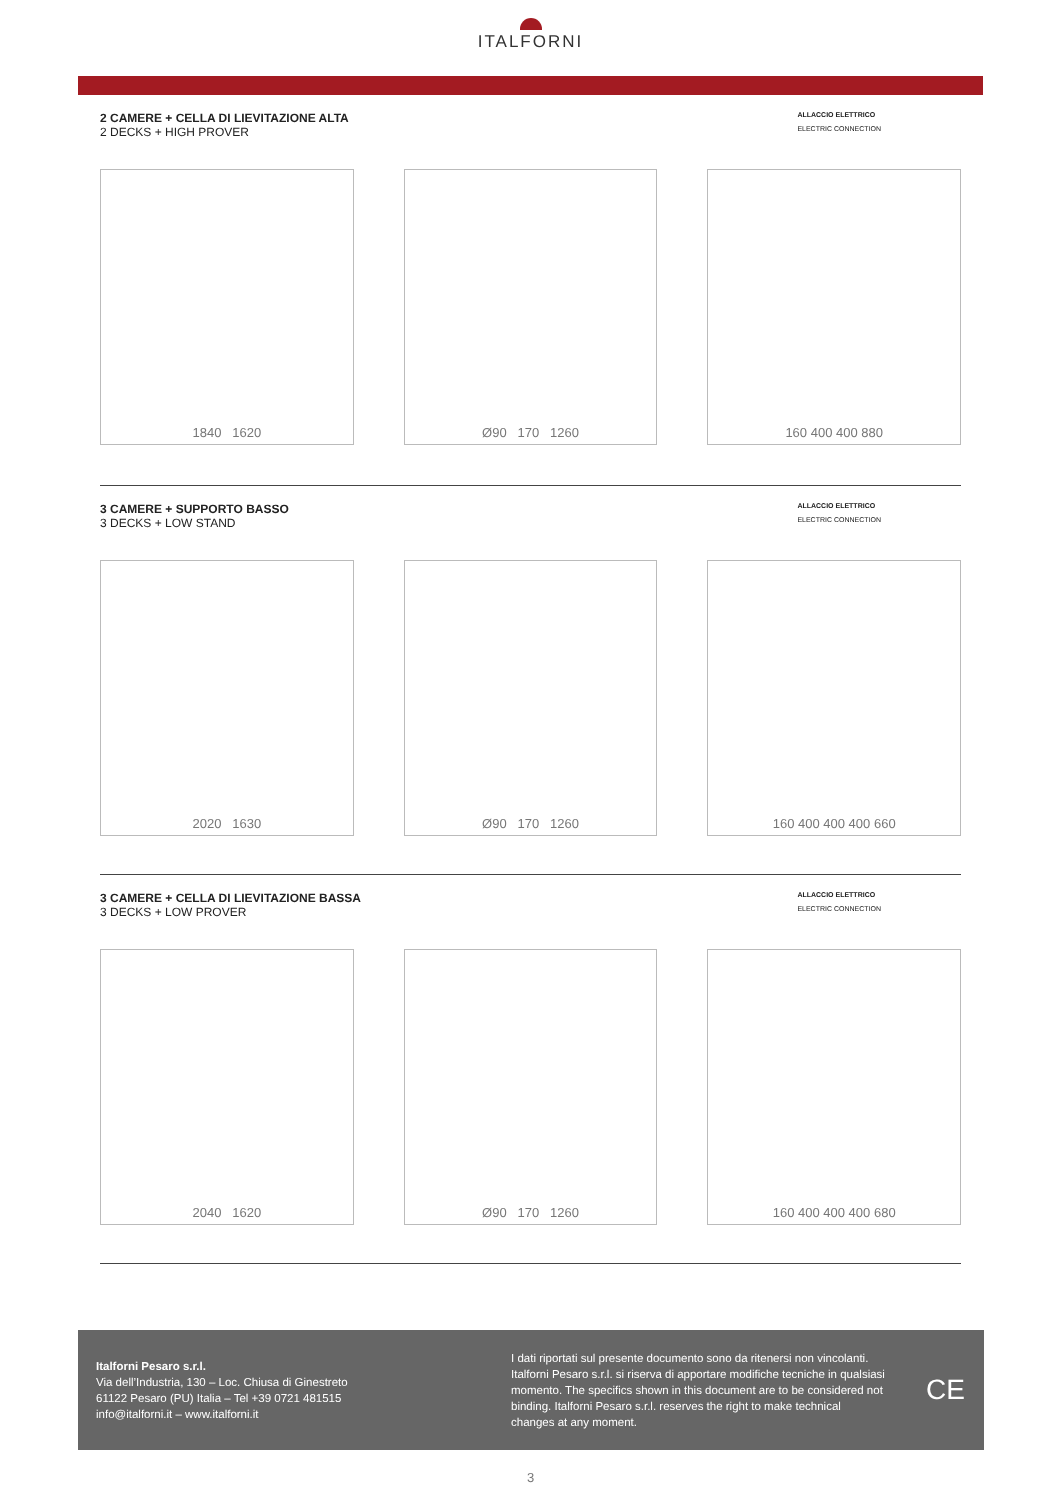ITALFORNI
2 CAMERE + CELLA DI LIEVITAZIONE ALTA
2 DECKS + HIGH PROVER
ALLACCIO ELETTRICO
ELECTRIC CONNECTION
1840 1620 Ø90 170 1260 160 400 400 880
3 CAMERE + SUPPORTO BASSO
3 DECKS + LOW STAND
ALLACCIO ELETTRICO
ELECTRIC CONNECTION
2020 1630 Ø90 170 1260 160 400 400 400 660
3 CAMERE + CELLA DI LIEVITAZIONE BASSA
3 DECKS + LOW PROVER
ALLACCIO ELETTRICO
ELECTRIC CONNECTION
2040 1620 Ø90 170 1260 160 400 400 400 680
Italforni Pesaro s.r.l.
Via dell’Industria, 130 – Loc. Chiusa di Ginestreto
61122 Pesaro (PU) Italia – Tel +39 0721 481515
info@italforni.it – www.italforni.it
I dati riportati sul presente documento sono da ritenersi non vincolanti. Italforni Pesaro s.r.l. si riserva di apportare modifiche tecniche in qualsiasi momento. The specifics shown in this document are to be considered not binding. Italforni Pesaro s.r.l. reserves the right to make technical changes at any moment.
CE
3